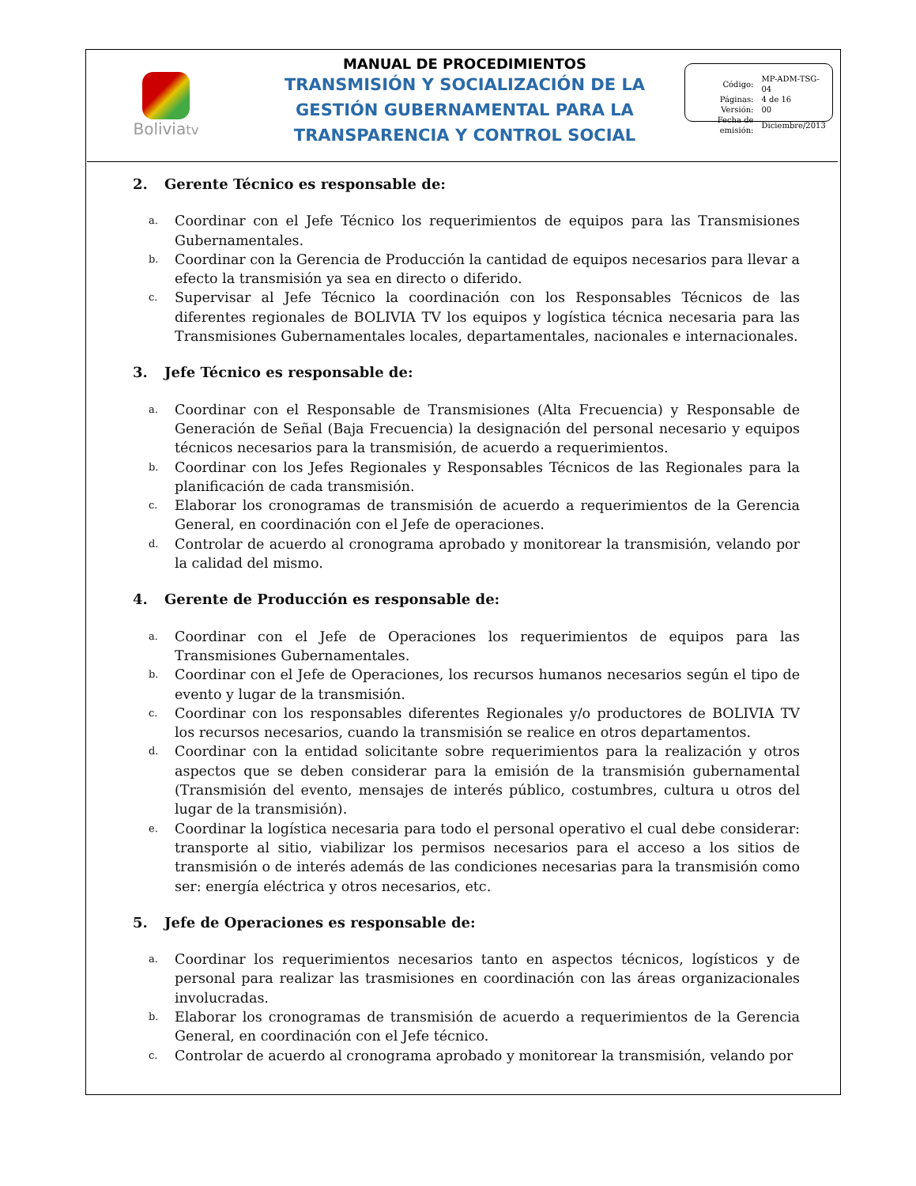Boliviatv
MANUAL DE PROCEDIMIENTOS
TRANSMISIÓN Y SOCIALIZACIÓN DE LA GESTIÓN GUBERNAMENTAL PARA LA TRANSPARENCIA Y CONTROL SOCIAL
| Código: | MP-ADM-TSG-04 |
| Páginas: | 4 de 16 |
| Versión: | 00 |
| Fecha de emisión: | Diciembre/2013 |
2. Gerente Técnico es responsable de:
a.
Coordinar con el Jefe Técnico los requerimientos de equipos para las Transmisiones Gubernamentales.
b.
Coordinar con la Gerencia de Producción la cantidad de equipos necesarios para llevar a efecto la transmisión ya sea en directo o diferido.
c.
Supervisar al Jefe Técnico la coordinación con los Responsables Técnicos de las diferentes regionales de BOLIVIA TV los equipos y logística técnica necesaria para las Transmisiones Gubernamentales locales, departamentales, nacionales e internacionales.
3. Jefe Técnico es responsable de:
a.
Coordinar con el Responsable de Transmisiones (Alta Frecuencia) y Responsable de Generación de Señal (Baja Frecuencia) la designación del personal necesario y equipos técnicos necesarios para la transmisión, de acuerdo a requerimientos.
b.
Coordinar con los Jefes Regionales y Responsables Técnicos de las Regionales para la planificación de cada transmisión.
c.
Elaborar los cronogramas de transmisión de acuerdo a requerimientos de la Gerencia General, en coordinación con el Jefe de operaciones.
d.
Controlar de acuerdo al cronograma aprobado y monitorear la transmisión, velando por la calidad del mismo.
4. Gerente de Producción es responsable de:
a.
Coordinar con el Jefe de Operaciones los requerimientos de equipos para las Transmisiones Gubernamentales.
b.
Coordinar con el Jefe de Operaciones, los recursos humanos necesarios según el tipo de evento y lugar de la transmisión.
c.
Coordinar con los responsables diferentes Regionales y/o productores de BOLIVIA TV los recursos necesarios, cuando la transmisión se realice en otros departamentos.
d.
Coordinar con la entidad solicitante sobre requerimientos para la realización y otros aspectos que se deben considerar para la emisión de la transmisión gubernamental (Transmisión del evento, mensajes de interés público, costumbres, cultura u otros del lugar de la transmisión).
e.
Coordinar la logística necesaria para todo el personal operativo el cual debe considerar: transporte al sitio, viabilizar los permisos necesarios para el acceso a los sitios de transmisión o de interés además de las condiciones necesarias para la transmisión como ser: energía eléctrica y otros necesarios, etc.
5. Jefe de Operaciones es responsable de:
a.
Coordinar los requerimientos necesarios tanto en aspectos técnicos, logísticos y de personal para realizar las trasmisiones en coordinación con las áreas organizacionales involucradas.
b.
Elaborar los cronogramas de transmisión de acuerdo a requerimientos de la Gerencia General, en coordinación con el Jefe técnico.
c.
Controlar de acuerdo al cronograma aprobado y monitorear la transmisión, velando por